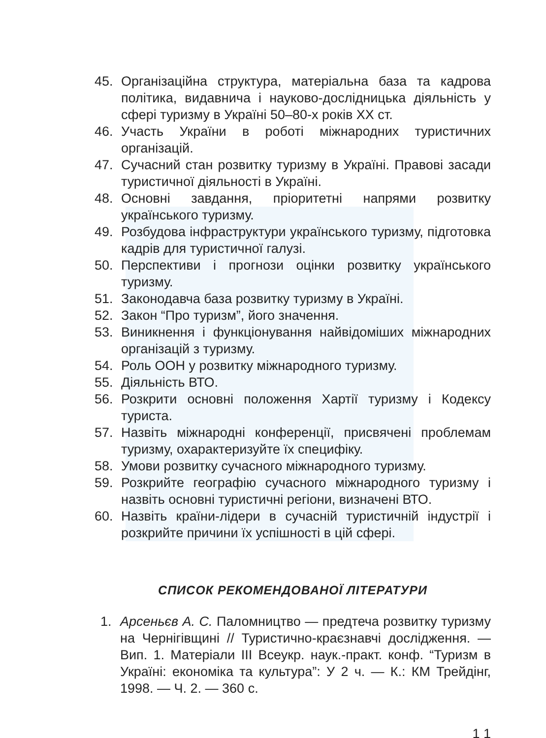45. Організаційна структура, матеріальна база та кадрова політика, видавнича і науково-дослідницька діяльність у сфері туризму в Україні 50–80-х років XX ст.
46. Участь України в роботі міжнародних туристичних організацій.
47. Сучасний стан розвитку туризму в Україні. Правові засади туристичної діяльності в Україні.
48. Основні завдання, пріоритетні напрями розвитку українського туризму.
49. Розбудова інфраструктури українського туризму, підготовка кадрів для туристичної галузі.
50. Перспективи і прогнози оцінки розвитку українського туризму.
51. Законодавча база розвитку туризму в Україні.
52. Закон “Про туризм”, його значення.
53. Виникнення і функціонування найвідоміших міжнародних організацій з туризму.
54. Роль ООН у розвитку міжнародного туризму.
55. Діяльність ВТО.
56. Розкрити основні положення Хартії туризму і Кодексу туриста.
57. Назвіть міжнародні конференції, присвячені проблемам туризму, охарактеризуйте їх специфіку.
58. Умови розвитку сучасного міжнародного туризму.
59. Розкрийте географію сучасного міжнародного туризму і назвіть основні туристичні регіони, визначені ВТО.
60. Назвіть країни-лідери в сучасній туристичній індустрії і розкрийте причини їх успішності в цій сфері.
СПИСОК РЕКОМЕНДОВАНОЇ ЛІТЕРАТУРИ
1. Арсеньєв А. С. Паломництво — предтеча розвитку туризму на Чернігівщині // Туристично-краєзнавчі дослідження. — Вип. 1. Матеріали III Всеукр. наук.-практ. конф. “Туризм в Україні: економіка та культура”: У 2 ч. — К.: КМ Трейдінг, 1998. — Ч. 2. — 360 с.
1 1